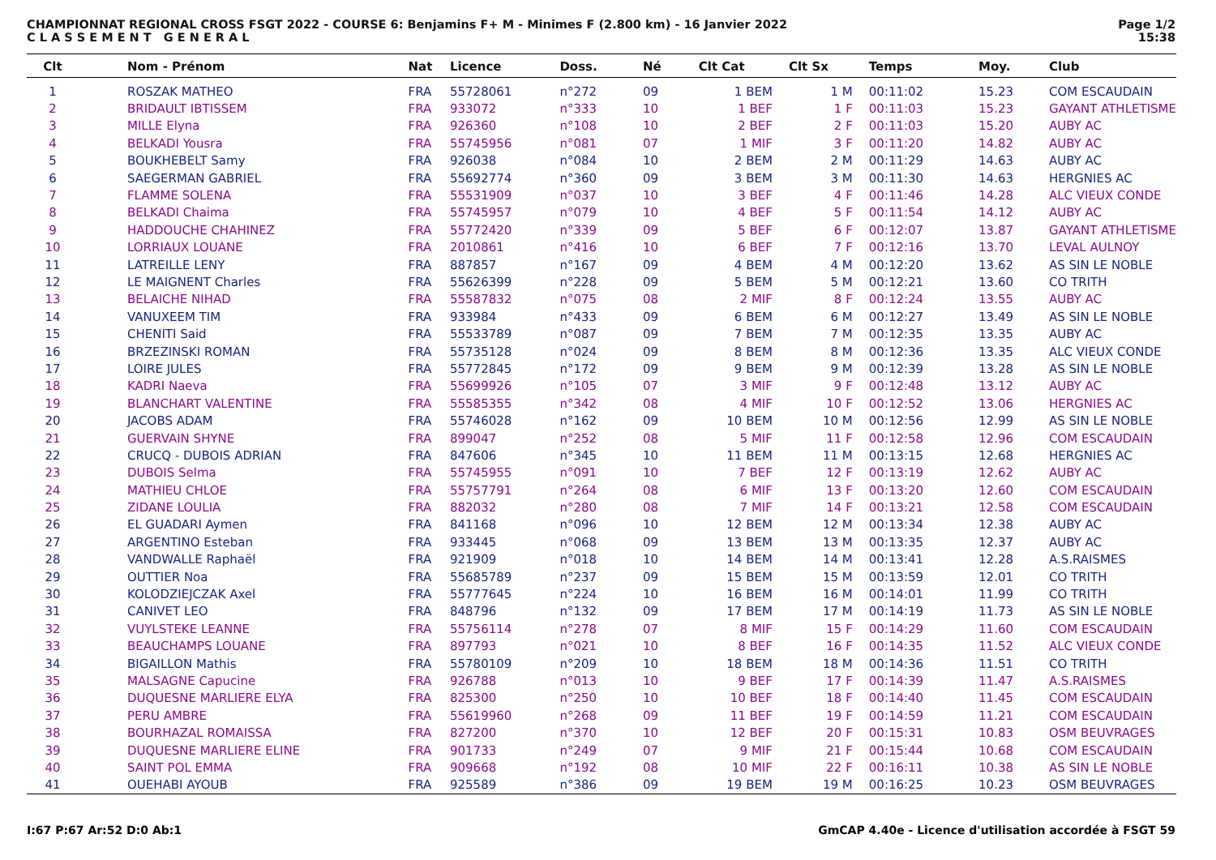CHAMPIONNAT REGIONAL CROSS FSGT 2022 - COURSE 6: Benjamins F+ M - Minimes F (2.800 km) - 16 Janvier 2022
C L A S S E M E N T G E N E R A L
Page 1/2
15:38
| Clt | Nom - Prénom | Nat | Licence | Doss. | Né | Clt Cat | Clt Sx | Temps | Moy. | Club |
| --- | --- | --- | --- | --- | --- | --- | --- | --- | --- | --- |
| 1 | ROSZAK MATHEO | FRA | 55728061 | n°272 | 09 | 1 BEM | 1 M | 00:11:02 | 15.23 | COM ESCAUDAIN |
| 2 | BRIDAULT IBTISSEM | FRA | 933072 | n°333 | 10 | 1 BEF | 1 F | 00:11:03 | 15.23 | GAYANT ATHLETISME |
| 3 | MILLE Elyna | FRA | 926360 | n°108 | 10 | 2 BEF | 2 F | 00:11:03 | 15.20 | AUBY AC |
| 4 | BELKADI Yousra | FRA | 55745956 | n°081 | 07 | 1 MIF | 3 F | 00:11:20 | 14.82 | AUBY AC |
| 5 | BOUKHEBELT Samy | FRA | 926038 | n°084 | 10 | 2 BEM | 2 M | 00:11:29 | 14.63 | AUBY AC |
| 6 | SAEGERMAN GABRIEL | FRA | 55692774 | n°360 | 09 | 3 BEM | 3 M | 00:11:30 | 14.63 | HERGNIES AC |
| 7 | FLAMME SOLENA | FRA | 55531909 | n°037 | 10 | 3 BEF | 4 F | 00:11:46 | 14.28 | ALC VIEUX CONDE |
| 8 | BELKADI Chaima | FRA | 55745957 | n°079 | 10 | 4 BEF | 5 F | 00:11:54 | 14.12 | AUBY AC |
| 9 | HADDOUCHE CHAHINEZ | FRA | 55772420 | n°339 | 09 | 5 BEF | 6 F | 00:12:07 | 13.87 | GAYANT ATHLETISME |
| 10 | LORRIAUX LOUANE | FRA | 2010861 | n°416 | 10 | 6 BEF | 7 F | 00:12:16 | 13.70 | LEVAL AULNOY |
| 11 | LATREILLE LENY | FRA | 887857 | n°167 | 09 | 4 BEM | 4 M | 00:12:20 | 13.62 | AS SIN LE NOBLE |
| 12 | LE MAIGNENT Charles | FRA | 55626399 | n°228 | 09 | 5 BEM | 5 M | 00:12:21 | 13.60 | CO TRITH |
| 13 | BELAICHE NIHAD | FRA | 55587832 | n°075 | 08 | 2 MIF | 8 F | 00:12:24 | 13.55 | AUBY AC |
| 14 | VANUXEEM TIM | FRA | 933984 | n°433 | 09 | 6 BEM | 6 M | 00:12:27 | 13.49 | AS SIN LE NOBLE |
| 15 | CHENITI Said | FRA | 55533789 | n°087 | 09 | 7 BEM | 7 M | 00:12:35 | 13.35 | AUBY AC |
| 16 | BRZEZINSKI ROMAN | FRA | 55735128 | n°024 | 09 | 8 BEM | 8 M | 00:12:36 | 13.35 | ALC VIEUX CONDE |
| 17 | LOIRE JULES | FRA | 55772845 | n°172 | 09 | 9 BEM | 9 M | 00:12:39 | 13.28 | AS SIN LE NOBLE |
| 18 | KADRI Naeva | FRA | 55699926 | n°105 | 07 | 3 MIF | 9 F | 00:12:48 | 13.12 | AUBY AC |
| 19 | BLANCHART VALENTINE | FRA | 55585355 | n°342 | 08 | 4 MIF | 10 F | 00:12:52 | 13.06 | HERGNIES AC |
| 20 | JACOBS ADAM | FRA | 55746028 | n°162 | 09 | 10 BEM | 10 M | 00:12:56 | 12.99 | AS SIN LE NOBLE |
| 21 | GUERVAIN SHYNE | FRA | 899047 | n°252 | 08 | 5 MIF | 11 F | 00:12:58 | 12.96 | COM ESCAUDAIN |
| 22 | CRUCQ - DUBOIS ADRIAN | FRA | 847606 | n°345 | 10 | 11 BEM | 11 M | 00:13:15 | 12.68 | HERGNIES AC |
| 23 | DUBOIS Selma | FRA | 55745955 | n°091 | 10 | 7 BEF | 12 F | 00:13:19 | 12.62 | AUBY AC |
| 24 | MATHIEU CHLOE | FRA | 55757791 | n°264 | 08 | 6 MIF | 13 F | 00:13:20 | 12.60 | COM ESCAUDAIN |
| 25 | ZIDANE LOULIA | FRA | 882032 | n°280 | 08 | 7 MIF | 14 F | 00:13:21 | 12.58 | COM ESCAUDAIN |
| 26 | EL GUADARI Aymen | FRA | 841168 | n°096 | 10 | 12 BEM | 12 M | 00:13:34 | 12.38 | AUBY AC |
| 27 | ARGENTINO Esteban | FRA | 933445 | n°068 | 09 | 13 BEM | 13 M | 00:13:35 | 12.37 | AUBY AC |
| 28 | VANDWALLE Raphaël | FRA | 921909 | n°018 | 10 | 14 BEM | 14 M | 00:13:41 | 12.28 | A.S.RAISMES |
| 29 | OUTTIER Noa | FRA | 55685789 | n°237 | 09 | 15 BEM | 15 M | 00:13:59 | 12.01 | CO TRITH |
| 30 | KOLODZIEJCZAK Axel | FRA | 55777645 | n°224 | 10 | 16 BEM | 16 M | 00:14:01 | 11.99 | CO TRITH |
| 31 | CANIVET LEO | FRA | 848796 | n°132 | 09 | 17 BEM | 17 M | 00:14:19 | 11.73 | AS SIN LE NOBLE |
| 32 | VUYLSTEKE LEANNE | FRA | 55756114 | n°278 | 07 | 8 MIF | 15 F | 00:14:29 | 11.60 | COM ESCAUDAIN |
| 33 | BEAUCHAMPS LOUANE | FRA | 897793 | n°021 | 10 | 8 BEF | 16 F | 00:14:35 | 11.52 | ALC VIEUX CONDE |
| 34 | BIGAILLON Mathis | FRA | 55780109 | n°209 | 10 | 18 BEM | 18 M | 00:14:36 | 11.51 | CO TRITH |
| 35 | MALSAGNE Capucine | FRA | 926788 | n°013 | 10 | 9 BEF | 17 F | 00:14:39 | 11.47 | A.S.RAISMES |
| 36 | DUQUESNE MARLIERE ELYA | FRA | 825300 | n°250 | 10 | 10 BEF | 18 F | 00:14:40 | 11.45 | COM ESCAUDAIN |
| 37 | PERU AMBRE | FRA | 55619960 | n°268 | 09 | 11 BEF | 19 F | 00:14:59 | 11.21 | COM ESCAUDAIN |
| 38 | BOURHAZAL ROMAISSA | FRA | 827200 | n°370 | 10 | 12 BEF | 20 F | 00:15:31 | 10.83 | OSM BEUVRAGES |
| 39 | DUQUESNE MARLIERE ELINE | FRA | 901733 | n°249 | 07 | 9 MIF | 21 F | 00:15:44 | 10.68 | COM ESCAUDAIN |
| 40 | SAINT POL EMMA | FRA | 909668 | n°192 | 08 | 10 MIF | 22 F | 00:16:11 | 10.38 | AS SIN LE NOBLE |
| 41 | OUEHABI AYOUB | FRA | 925589 | n°386 | 09 | 19 BEM | 19 M | 00:16:25 | 10.23 | OSM BEUVRAGES |
I:67 P:67 Ar:52 D:0 Ab:1 GmCAP 4.40e - Licence d'utilisation accordée à FSGT 59